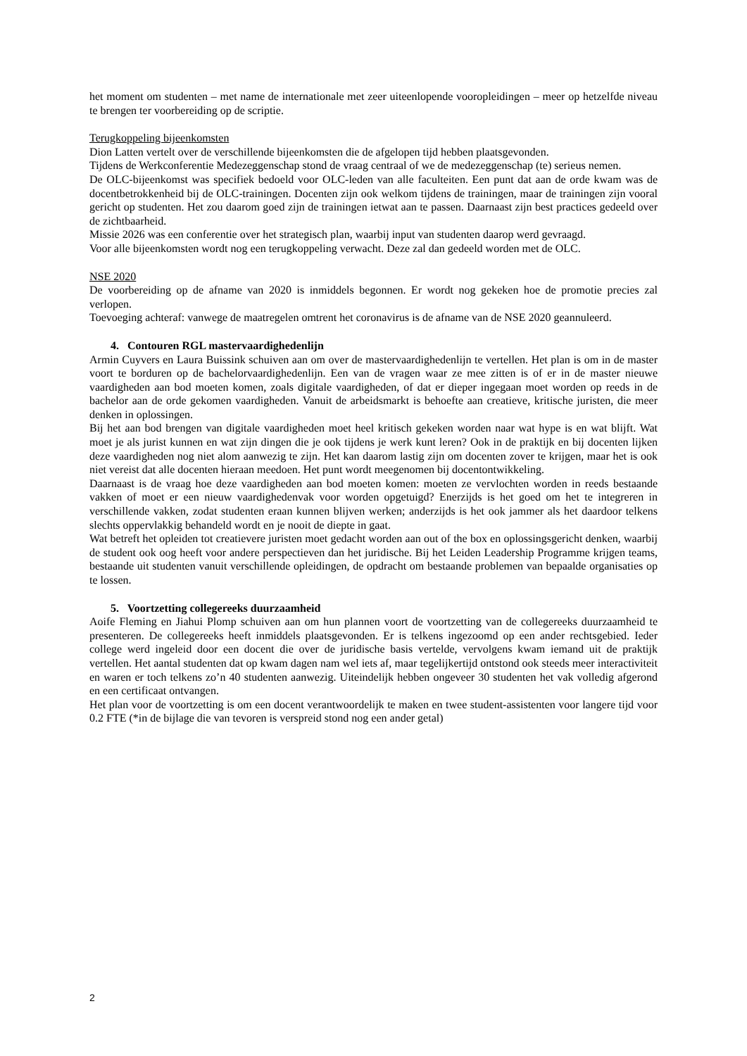het moment om studenten – met name de internationale met zeer uiteenlopende vooropleidingen – meer op hetzelfde niveau te brengen ter voorbereiding op de scriptie.
Terugkoppeling bijeenkomsten
Dion Latten vertelt over de verschillende bijeenkomsten die de afgelopen tijd hebben plaatsgevonden.
Tijdens de Werkconferentie Medezeggenschap stond de vraag centraal of we de medezeggenschap (te) serieus nemen.
De OLC-bijeenkomst was specifiek bedoeld voor OLC-leden van alle faculteiten. Een punt dat aan de orde kwam was de docentbetrokkenheid bij de OLC-trainingen. Docenten zijn ook welkom tijdens de trainingen, maar de trainingen zijn vooral gericht op studenten. Het zou daarom goed zijn de trainingen ietwat aan te passen. Daarnaast zijn best practices gedeeld over de zichtbaarheid.
Missie 2026 was een conferentie over het strategisch plan, waarbij input van studenten daarop werd gevraagd.
Voor alle bijeenkomsten wordt nog een terugkoppeling verwacht. Deze zal dan gedeeld worden met de OLC.
NSE 2020
De voorbereiding op de afname van 2020 is inmiddels begonnen. Er wordt nog gekeken hoe de promotie precies zal verlopen.
Toevoeging achteraf: vanwege de maatregelen omtrent het coronavirus is de afname van de NSE 2020 geannuleerd.
4. Contouren RGL mastervaardighedenlijn
Armin Cuyvers en Laura Buissink schuiven aan om over de mastervaardighedenlijn te vertellen. Het plan is om in de master voort te borduren op de bachelorvaardighedenlijn. Een van de vragen waar ze mee zitten is of er in de master nieuwe vaardigheden aan bod moeten komen, zoals digitale vaardigheden, of dat er dieper ingegaan moet worden op reeds in de bachelor aan de orde gekomen vaardigheden. Vanuit de arbeidsmarkt is behoefte aan creatieve, kritische juristen, die meer denken in oplossingen.
Bij het aan bod brengen van digitale vaardigheden moet heel kritisch gekeken worden naar wat hype is en wat blijft. Wat moet je als jurist kunnen en wat zijn dingen die je ook tijdens je werk kunt leren? Ook in de praktijk en bij docenten lijken deze vaardigheden nog niet alom aanwezig te zijn. Het kan daarom lastig zijn om docenten zover te krijgen, maar het is ook niet vereist dat alle docenten hieraan meedoen. Het punt wordt meegenomen bij docentontwikkeling.
Daarnaast is de vraag hoe deze vaardigheden aan bod moeten komen: moeten ze vervlochten worden in reeds bestaande vakken of moet er een nieuw vaardighedenvak voor worden opgetuigd? Enerzijds is het goed om het te integreren in verschillende vakken, zodat studenten eraan kunnen blijven werken; anderzijds is het ook jammer als het daardoor telkens slechts oppervlakkig behandeld wordt en je nooit de diepte in gaat.
Wat betreft het opleiden tot creatievere juristen moet gedacht worden aan out of the box en oplossingsgericht denken, waarbij de student ook oog heeft voor andere perspectieven dan het juridische. Bij het Leiden Leadership Programme krijgen teams, bestaande uit studenten vanuit verschillende opleidingen, de opdracht om bestaande problemen van bepaalde organisaties op te lossen.
5. Voortzetting collegereeks duurzaamheid
Aoife Fleming en Jiahui Plomp schuiven aan om hun plannen voort de voortzetting van de collegereeks duurzaamheid te presenteren. De collegereeks heeft inmiddels plaatsgevonden. Er is telkens ingezoomd op een ander rechtsgebied. Ieder college werd ingeleid door een docent die over de juridische basis vertelde, vervolgens kwam iemand uit de praktijk vertellen. Het aantal studenten dat op kwam dagen nam wel iets af, maar tegelijkertijd ontstond ook steeds meer interactiviteit en waren er toch telkens zo’n 40 studenten aanwezig. Uiteindelijk hebben ongeveer 30 studenten het vak volledig afgerond en een certificaat ontvangen.
Het plan voor de voortzetting is om een docent verantwoordelijk te maken en twee student-assistenten voor langere tijd voor 0.2 FTE (*in de bijlage die van tevoren is verspreid stond nog een ander getal)
2